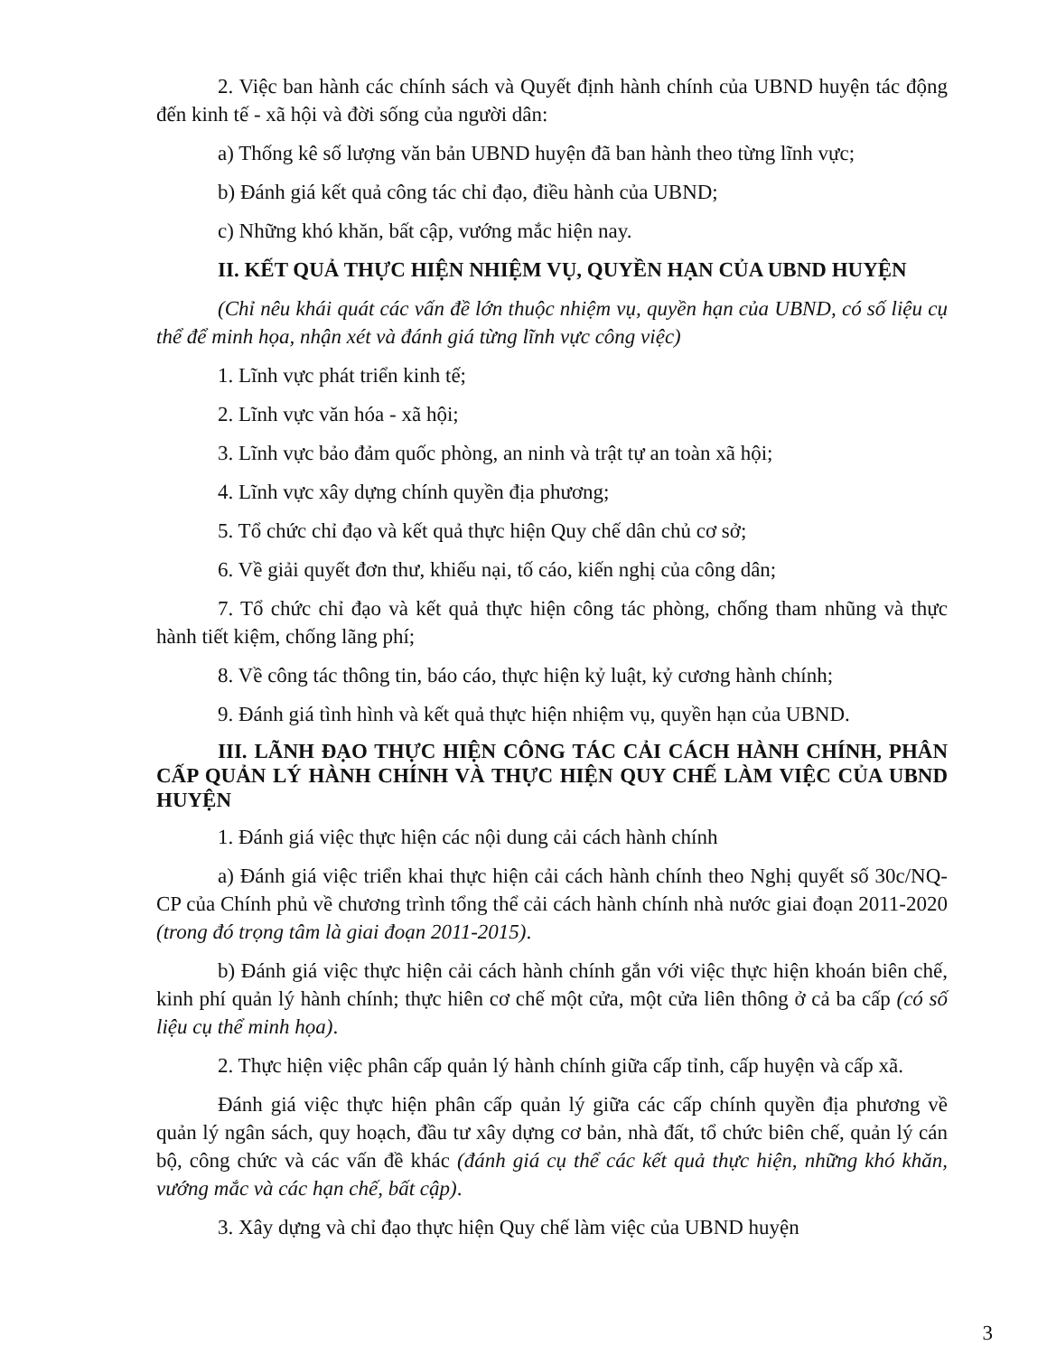2. Việc ban hành các chính sách và Quyết định hành chính của UBND huyện tác động đến kinh tế - xã hội và đời sống của người dân:
a) Thống kê số lượng văn bản UBND huyện đã ban hành theo từng lĩnh vực;
b) Đánh giá kết quả công tác chỉ đạo, điều hành của UBND;
c) Những khó khăn, bất cập, vướng mắc hiện nay.
II. KẾT QUẢ THỰC HIỆN NHIỆM VỤ, QUYỀN HẠN CỦA UBND HUYỆN
(Chỉ nêu khái quát các vấn đề lớn thuộc nhiệm vụ, quyền hạn của UBND, có số liệu cụ thể để minh họa, nhận xét và đánh giá từng lĩnh vực công việc)
1. Lĩnh vực phát triển kinh tế;
2. Lĩnh vực văn hóa - xã hội;
3. Lĩnh vực bảo đảm quốc phòng, an ninh và trật tự an toàn xã hội;
4. Lĩnh vực xây dựng chính quyền địa phương;
5. Tổ chức chỉ đạo và kết quả thực hiện Quy chế dân chủ cơ sở;
6. Về giải quyết đơn thư, khiếu nại, tố cáo, kiến nghị của công dân;
7. Tổ chức chỉ đạo và kết quả thực hiện công tác phòng, chống tham nhũng và thực hành tiết kiệm, chống lãng phí;
8. Về công tác thông tin, báo cáo, thực hiện kỷ luật, kỷ cương hành chính;
9. Đánh giá tình hình và kết quả thực hiện nhiệm vụ, quyền hạn của UBND.
III. LÃNH ĐẠO THỰC HIỆN CÔNG TÁC CẢI CÁCH HÀNH CHÍNH, PHÂN CẤP QUẢN LÝ HÀNH CHÍNH VÀ THỰC HIỆN QUY CHẾ LÀM VIỆC CỦA UBND HUYỆN
1. Đánh giá việc thực hiện các nội dung cải cách hành chính
a) Đánh giá việc triển khai thực hiện cải cách hành chính theo Nghị quyết số 30c/NQ-CP của Chính phủ về chương trình tổng thể cải cách hành chính nhà nước giai đoạn 2011-2020 (trong đó trọng tâm là giai đoạn 2011-2015).
b) Đánh giá việc thực hiện cải cách hành chính gắn với việc thực hiện khoán biên chế, kinh phí quản lý hành chính; thực hiên cơ chế một cửa, một cửa liên thông ở cả ba cấp (có số liệu cụ thể minh họa).
2. Thực hiện việc phân cấp quản lý hành chính giữa cấp tỉnh, cấp huyện và cấp xã.
Đánh giá việc thực hiện phân cấp quản lý giữa các cấp chính quyền địa phương về quản lý ngân sách, quy hoạch, đầu tư xây dựng cơ bản, nhà đất, tổ chức biên chế, quản lý cán bộ, công chức và các vấn đề khác (đánh giá cụ thể các kết quả thực hiện, những khó khăn, vướng mắc và các hạn chế, bất cập).
3. Xây dựng và chỉ đạo thực hiện Quy chế làm việc của UBND huyện
3